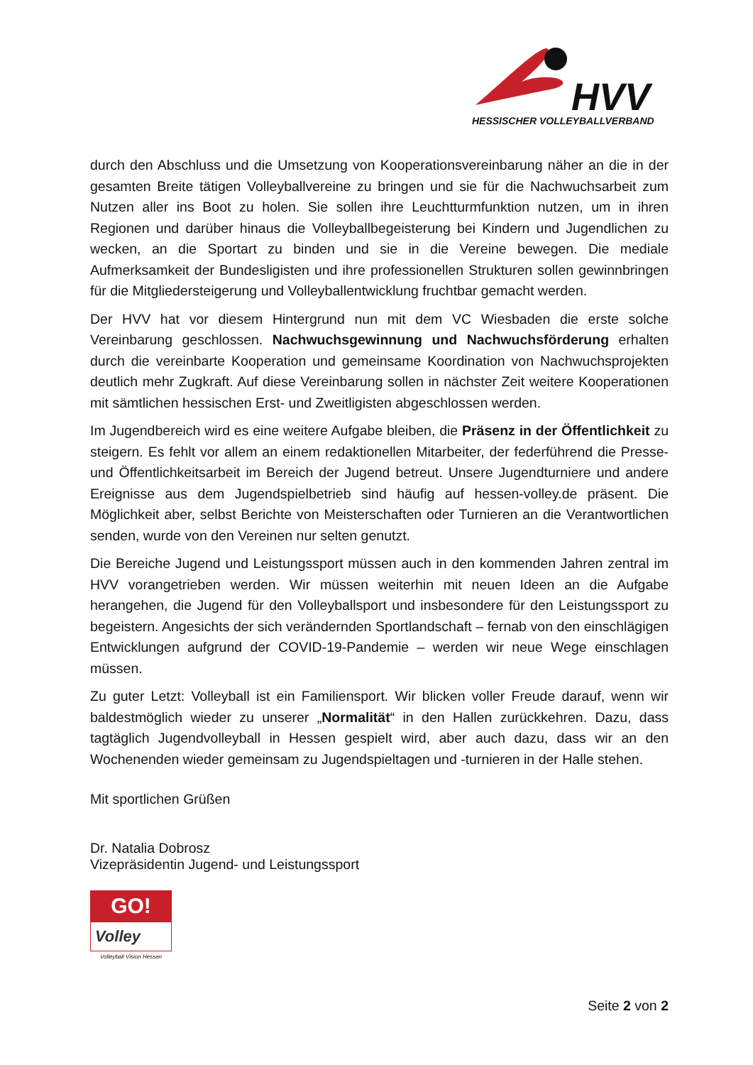HVV
HESSISCHER VOLLEYBALLVERBAND
durch den Abschluss und die Umsetzung von Kooperationsvereinbarung näher an die in der gesamten Breite tätigen Volleyballvereine zu bringen und sie für die Nachwuchsarbeit zum Nutzen aller ins Boot zu holen. Sie sollen ihre Leuchtturmfunktion nutzen, um in ihren Regionen und darüber hinaus die Volleyballbegeisterung bei Kindern und Jugendlichen zu wecken, an die Sportart zu binden und sie in die Vereine bewegen. Die mediale Aufmerksamkeit der Bundesligisten und ihre professionellen Strukturen sollen gewinnbringen für die Mitgliedersteigerung und Volleyballentwicklung fruchtbar gemacht werden.
Der HVV hat vor diesem Hintergrund nun mit dem VC Wiesbaden die erste solche Vereinbarung geschlossen. Nachwuchsgewinnung und Nachwuchsförderung erhalten durch die vereinbarte Kooperation und gemeinsame Koordination von Nachwuchsprojekten deutlich mehr Zugkraft. Auf diese Vereinbarung sollen in nächster Zeit weitere Kooperationen mit sämtlichen hessischen Erst- und Zweitligisten abgeschlossen werden.
Im Jugendbereich wird es eine weitere Aufgabe bleiben, die Präsenz in der Öffentlichkeit zu steigern. Es fehlt vor allem an einem redaktionellen Mitarbeiter, der federführend die Presse- und Öffentlichkeitsarbeit im Bereich der Jugend betreut. Unsere Jugendturniere und andere Ereignisse aus dem Jugendspielbetrieb sind häufig auf hessen-volley.de präsent. Die Möglichkeit aber, selbst Berichte von Meisterschaften oder Turnieren an die Verantwortlichen senden, wurde von den Vereinen nur selten genutzt.
Die Bereiche Jugend und Leistungssport müssen auch in den kommenden Jahren zentral im HVV vorangetrieben werden. Wir müssen weiterhin mit neuen Ideen an die Aufgabe herangehen, die Jugend für den Volleyballsport und insbesondere für den Leistungssport zu begeistern. Angesichts der sich verändernden Sportlandschaft – fernab von den einschlägigen Entwicklungen aufgrund der COVID-19-Pandemie – werden wir neue Wege einschlagen müssen.
Zu guter Letzt: Volleyball ist ein Familiensport. Wir blicken voller Freude darauf, wenn wir baldestmöglich wieder zu unserer „Normalität“ in den Hallen zurückkehren. Dazu, dass tagtäglich Jugendvolleyball in Hessen gespielt wird, aber auch dazu, dass wir an den Wochenenden wieder gemeinsam zu Jugendspieltagen und -turnieren in der Halle stehen.
Mit sportlichen Grüßen
Dr. Natalia Dobrosz
Vizepräsidentin Jugend- und Leistungssport
GO!
Volley
Volleyball Vision Hessen
Seite 2 von 2